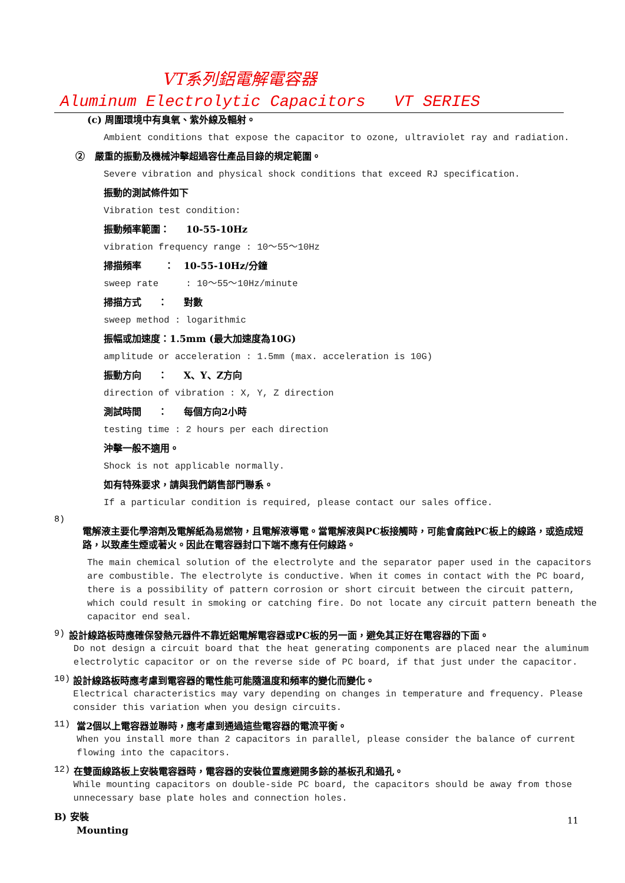VT系列鋁電解電容器
Aluminum Electrolytic Capacitors VT SERIES
(c) 周圍環境中有臭氧、紫外線及輻射。
Ambient conditions that expose the capacitor to ozone, ultraviolet ray and radiation.
② 嚴重的振動及機械沖擊超過容仕產品目錄的規定範圍。
Severe vibration and physical shock conditions that exceed RJ specification.
振動的測試條件如下
Vibration test condition:
振動頻率範圍： 10-55-10Hz
vibration frequency range : 10～55～10Hz
掃描頻率 ： 10-55-10Hz/分鐘
sweep rate : 10～55～10Hz/minute
掃描方式 ： 對數
sweep method : logarithmic
振幅或加速度：1.5mm (最大加速度為10G)
amplitude or acceleration : 1.5mm (max. acceleration is 10G)
振動方向 ： X、Y、Z方向
direction of vibration : X, Y, Z direction
測試時間 ： 每個方向2小時
testing time : 2 hours per each direction
沖擊一般不適用。
Shock is not applicable normally.
如有特殊要求，請與我們銷售部門聯系。
If a particular condition is required, please contact our sales office.
8)
電解液主要化學溶劑及電解紙為易燃物，且電解液導電。當電解液與PC板接觸時，可能會腐蝕PC板上的線路，或造成短路，以致產生煙或著火。因此在電容器封口下端不應有任何線路。
The main chemical solution of the electrolyte and the separator paper used in the capacitors are combustible. The electrolyte is conductive. When it comes in contact with the PC board, there is a possibility of pattern corrosion or short circuit between the circuit pattern, which could result in smoking or catching fire. Do not locate any circuit pattern beneath the capacitor end seal.
9)
設計線路板時應確保發熱元器件不靠近鋁電解電容器或PC板的另一面，避免其正好在電容器的下面。
Do not design a circuit board that the heat generating components are placed near the aluminum electrolytic capacitor or on the reverse side of PC board, if that just under the capacitor.
10)
設計線路板時應考慮到電容器的電性能可能隨溫度和頻率的變化而變化。
Electrical characteristics may vary depending on changes in temperature and frequency. Please consider this variation when you design circuits.
11)
當2個以上電容器並聯時，應考慮到通過這些電容器的電流平衡。
When you install more than 2 capacitors in parallel, please consider the balance of current flowing into the capacitors.
12)
在雙面線路板上安裝電容器時，電容器的安裝位置應避開多餘的基板孔和過孔。
While mounting capacitors on double-side PC board, the capacitors should be away from those unnecessary base plate holes and connection holes.
B) 安裝
Mounting
11